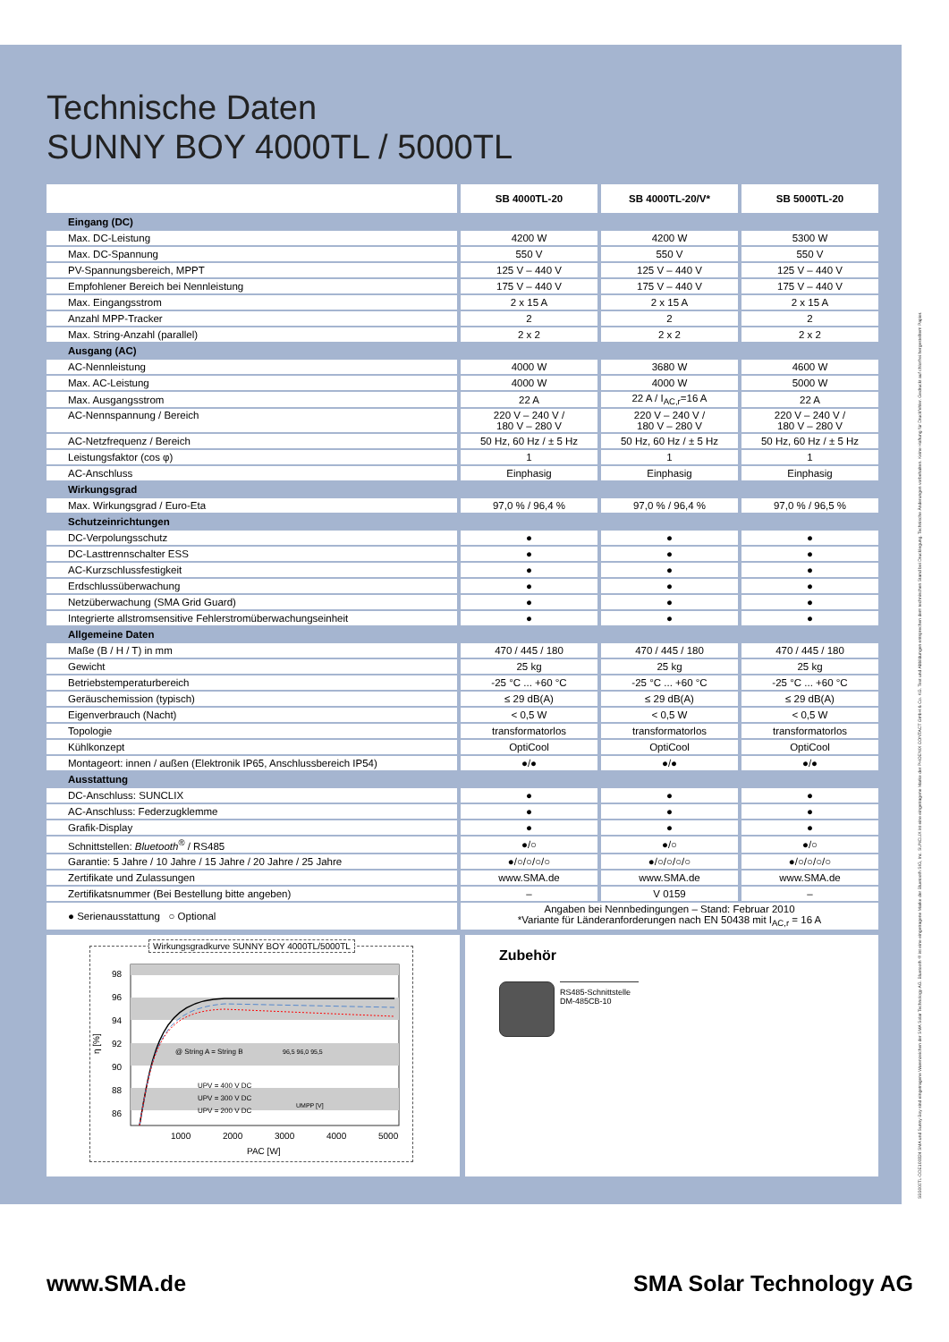SB5000TL-DDE100824 SMA und Sunny Boy sind eingetragene Warenzeichen der SMA Solar Technology AG. Bluetooth® ist eine eingetragene Marke der Bluetooth SIG, Inc. SUNCLIX ist eine eingetragene Marke der PHOENIX CONTACT GmbH & Co. KG. Text und Abbildungen entsprechen dem technischen Stand bei Drucklegung. Technische Änderungen vorbehalten. Keine Haftung für Druckfehler. Gedruckt auf chlorfrei hergestelltem Papier.
Technische Daten
SUNNY BOY 4000TL / 5000TL
| | SB 4000TL-20 | SB 4000TL-20/V* | SB 5000TL-20 |
| Eingang (DC) | | | |
| Max. DC-Leistung | 4200 W | 4200 W | 5300 W |
| Max. DC-Spannung | 550 V | 550 V | 550 V |
| PV-Spannungsbereich, MPPT | 125 V – 440 V | 125 V – 440 V | 125 V – 440 V |
| Empfohlener Bereich bei Nennleistung | 175 V – 440 V | 175 V – 440 V | 175 V – 440 V |
| Max. Eingangsstrom | 2 x 15 A | 2 x 15 A | 2 x 15 A |
| Anzahl MPP-Tracker | 2 | 2 | 2 |
| Max. String-Anzahl (parallel) | 2 x 2 | 2 x 2 | 2 x 2 |
| Ausgang (AC) | | | |
| AC-Nennleistung | 4000 W | 3680 W | 4600 W |
| Max. AC-Leistung | 4000 W | 4000 W | 5000 W |
| Max. Ausgangsstrom | 22 A | 22 A / I<sub>AC,r</sub>=16 A | 22 A |
| AC-Nennspannung / Bereich | 220 V – 240 V / 180 V – 280 V | 220 V – 240 V / 180 V – 280 V | 220 V – 240 V / 180 V – 280 V |
| AC-Netzfrequenz / Bereich | 50 Hz, 60 Hz / ± 5 Hz | 50 Hz, 60 Hz / ± 5 Hz | 50 Hz, 60 Hz / ± 5 Hz |
| Leistungsfaktor (cos φ) | 1 | 1 | 1 |
| AC-Anschluss | Einphasig | Einphasig | Einphasig |
| Wirkungsgrad | | | |
| Max. Wirkungsgrad / Euro-Eta | 97,0 % / 96,4 % | 97,0 % / 96,4 % | 97,0 % / 96,5 % |
| Schutzeinrichtungen | | | |
| DC-Verpolungsschutz | ● | ● | ● |
| DC-Lasttrennschalter ESS | ● | ● | ● |
| AC-Kurzschlussfestigkeit | ● | ● | ● |
| Erdschlussüberwachung | ● | ● | ● |
| Netzüberwachung (SMA Grid Guard) | ● | ● | ● |
| Integrierte allstromsensitive Fehlerstromüberwachungseinheit | ● | ● | ● |
| Allgemeine Daten | | | |
| Maße (B / H / T) in mm | 470 / 445 / 180 | 470 / 445 / 180 | 470 / 445 / 180 |
| Gewicht | 25 kg | 25 kg | 25 kg |
| Betriebstemperaturbereich | -25 °C ... +60 °C | -25 °C ... +60 °C | -25 °C ... +60 °C |
| Geräuschemission (typisch) | ≤ 29 dB(A) | ≤ 29 dB(A) | ≤ 29 dB(A) |
| Eigenverbrauch (Nacht) | < 0,5 W | < 0,5 W | < 0,5 W |
| Topologie | transformatorlos | transformatorlos | transformatorlos |
| Kühlkonzept | OptiCool | OptiCool | OptiCool |
| Montageort: innen / außen (Elektronik IP65, Anschlussbereich IP54) | ●/● | ●/● | ●/● |
| Ausstattung | | | |
| DC-Anschluss: SUNCLIX | ● | ● | ● |
| AC-Anschluss: Federzugklemme | ● | ● | ● |
| Grafik-Display | ● | ● | ● |
| Schnittstellen: Bluetooth<sup>®</sup> / RS485 | ●/○ | ●/○ | ●/○ |
| Garantie: 5 Jahre / 10 Jahre / 15 Jahre / 20 Jahre / 25 Jahre | ●/○/○/○/○ | ●/○/○/○/○ | ●/○/○/○/○ |
| Zertifikate und Zulassungen | www.SMA.de | www.SMA.de | www.SMA.de |
| Zertifikatsnummer (Bei Bestellung bitte angeben) | – | V 0159 | – |
| ● Serienausstattung ○ Optional | Angaben bei Nennbedingungen – Stand: Februar 2010 *Variante für Länderanforderungen nach EN 50438 mit I<sub>AC,r</sub> = 16 A | | |
Wirkungsgradkurve SUNNY BOY 4000TL/5000TL
98
96
94
92
90
88
86
1000
2000
3000
4000
5000
PAC [W]
η [%]
@ String A = String B
UPV = 400 V DC
UPV = 300 V DC
UPV = 200 V DC
96,5 96,0 95,5
UMPP [V]
Zubehör
RS485-Schnittstelle
DM-485CB-10
www.SMA.de SMA Solar Technology AG